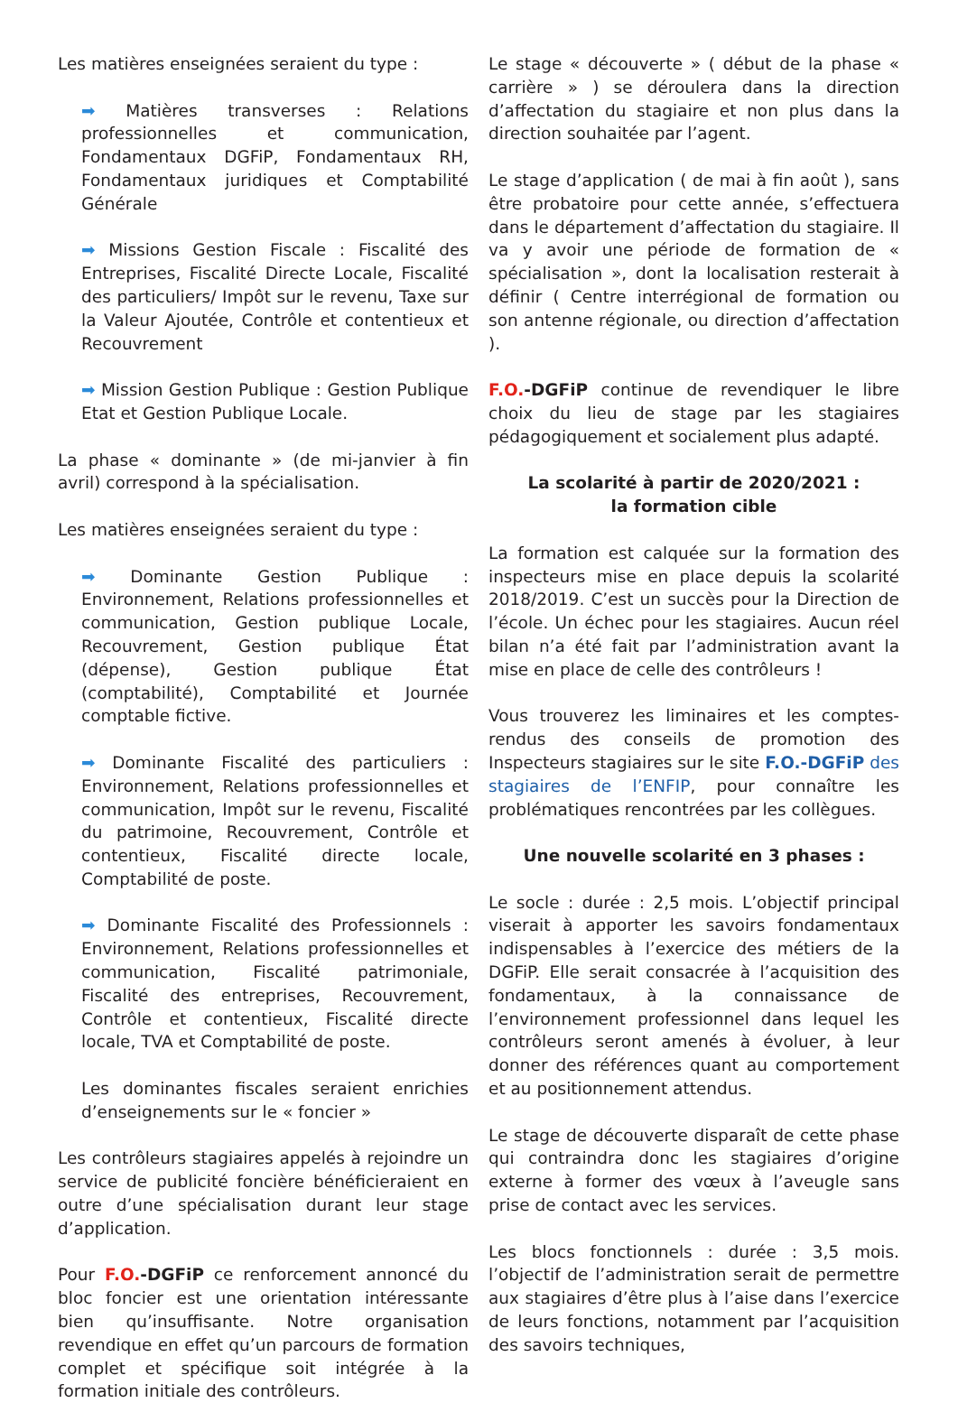Les matières enseignées seraient du type :
➡ Matières transverses : Relations professionnelles et communication, Fondamentaux DGFiP, Fondamentaux RH, Fondamentaux juridiques et Comptabilité Générale
➡ Missions Gestion Fiscale : Fiscalité des Entreprises, Fiscalité Directe Locale, Fiscalité des particuliers/ Impôt sur le revenu, Taxe sur la Valeur Ajoutée, Contrôle et contentieux et Recouvrement
➡ Mission Gestion Publique : Gestion Publique Etat et Gestion Publique Locale.
La phase « dominante » (de mi-janvier à fin avril) correspond à la spécialisation.
Les matières enseignées seraient du type :
➡ Dominante Gestion Publique : Environnement, Relations professionnelles et communication, Gestion publique Locale, Recouvrement, Gestion publique État (dépense), Gestion publique État (comptabilité), Comptabilité et Journée comptable fictive.
➡ Dominante Fiscalité des particuliers : Environnement, Relations professionnelles et communication, Impôt sur le revenu, Fiscalité du patrimoine, Recouvrement, Contrôle et contentieux, Fiscalité directe locale, Comptabilité de poste.
➡ Dominante Fiscalité des Professionnels : Environnement, Relations professionnelles et communication, Fiscalité patrimoniale, Fiscalité des entreprises, Recouvrement, Contrôle et contentieux, Fiscalité directe locale, TVA et Comptabilité de poste.
Les dominantes fiscales seraient enrichies d’enseignements sur le « foncier »
Les contrôleurs stagiaires appelés à rejoindre un service de publicité foncière bénéficieraient en outre d’une spécialisation durant leur stage d’application.
Pour F.O.-DGFiP ce renforcement annoncé du bloc foncier est une orientation intéressante bien qu’insuffisante. Notre organisation revendique en effet qu’un parcours de formation complet et spécifique soit intégrée à la formation initiale des contrôleurs.
Le stage « découverte » ( début de la phase « carrière » ) se déroulera dans la direction d’affectation du stagiaire et non plus dans la direction souhaitée par l’agent.
Le stage d’application ( de mai à fin août ), sans être probatoire pour cette année, s’effectuera dans le département d’affectation du stagiaire. Il va y avoir une période de formation de « spécialisation », dont la localisation resterait à définir ( Centre interrégional de formation ou son antenne régionale, ou direction d’affectation ).
F.O.-DGFiP continue de revendiquer le libre choix du lieu de stage par les stagiaires pédagogiquement et socialement plus adapté.
La scolarité à partir de 2020/2021 :
la formation cible
La formation est calquée sur la formation des inspecteurs mise en place depuis la scolarité 2018/2019. C’est un succès pour la Direction de l’école. Un échec pour les stagiaires. Aucun réel bilan n’a été fait par l’administration avant la mise en place de celle des contrôleurs !
Vous trouverez les liminaires et les comptes-rendus des conseils de promotion des Inspecteurs stagiaires sur le site F.O.-DGFiP des stagiaires de l’ENFIP, pour connaître les problématiques rencontrées par les collègues.
Une nouvelle scolarité en 3 phases :
Le socle : durée : 2,5 mois. L’objectif principal viserait à apporter les savoirs fondamentaux indispensables à l’exercice des métiers de la DGFiP. Elle serait consacrée à l’acquisition des fondamentaux, à la connaissance de l’environnement professionnel dans lequel les contrôleurs seront amenés à évoluer, à leur donner des références quant au comportement et au positionnement attendus.
Le stage de découverte disparaît de cette phase qui contraindra donc les stagiaires d’origine externe à former des vœux à l’aveugle sans prise de contact avec les services.
Les blocs fonctionnels : durée : 3,5 mois. l’objectif de l’administration serait de permettre aux stagiaires d’être plus à l’aise dans l’exercice de leurs fonctions, notamment par l’acquisition des savoirs techniques,